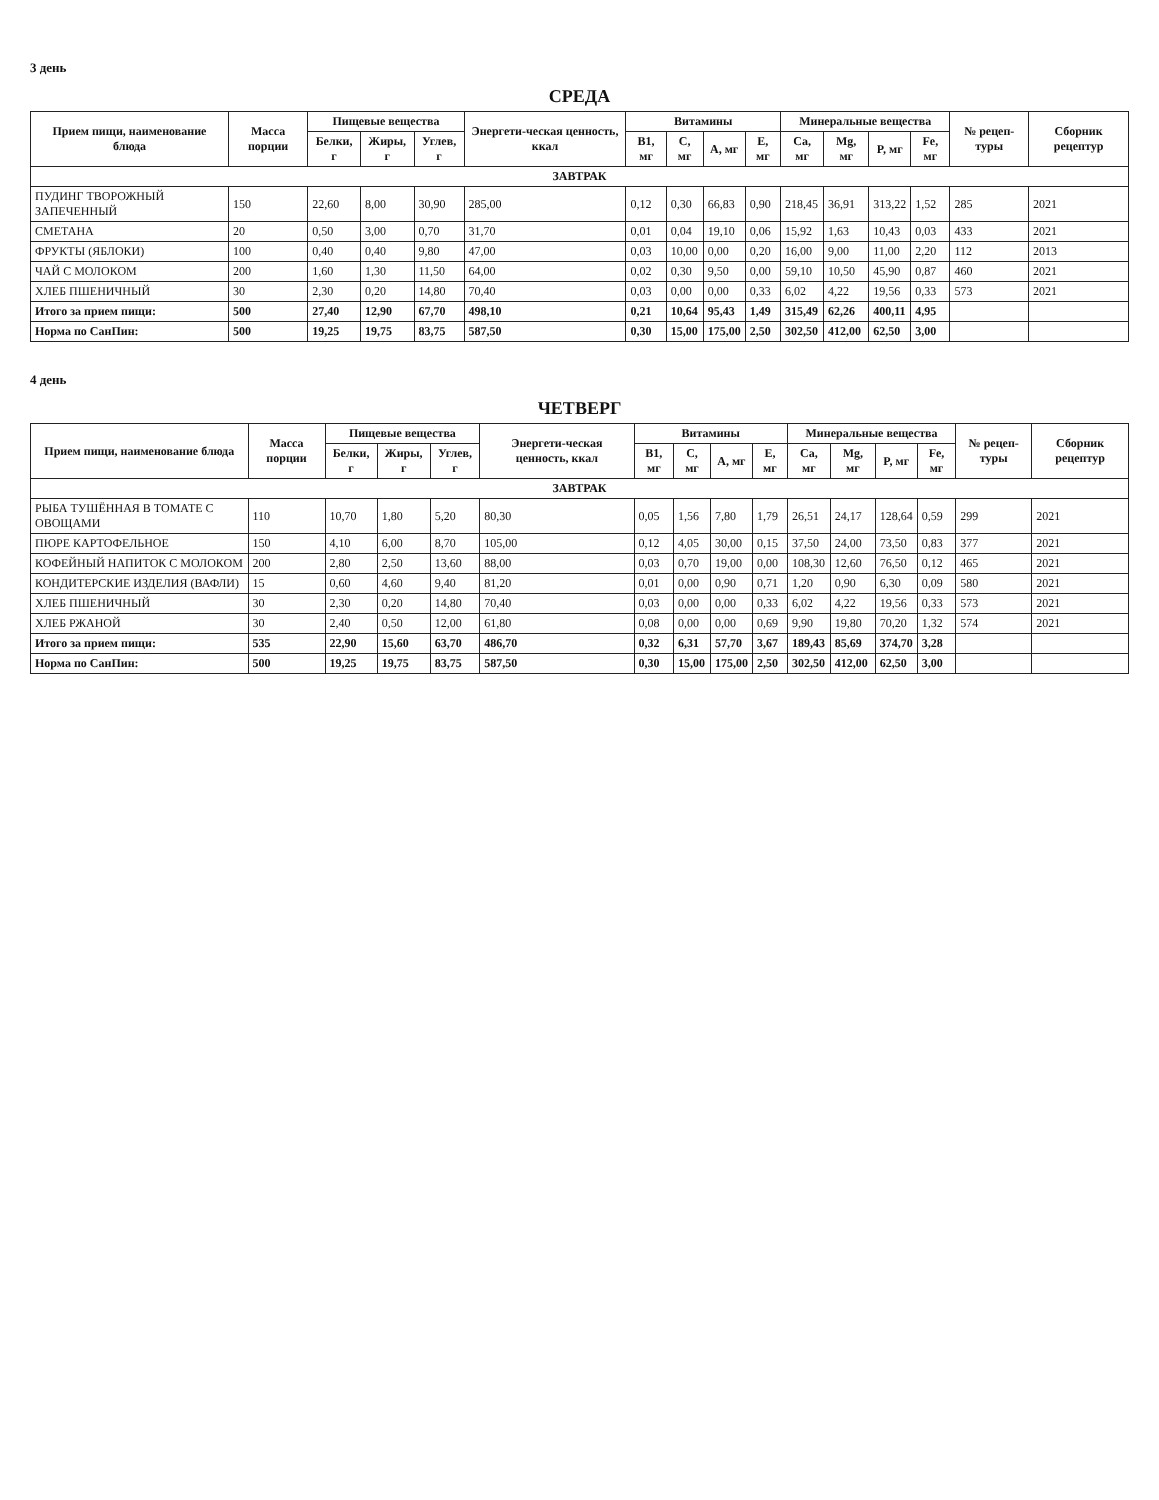3 день
СРЕДА
| Прием пищи, наименование блюда | Масса порции | Пищевые вещества | | | Энергети-ческая ценность, ккал | Витамины | | | | Минеральные вещества | | | | № рецеп-туры | Сборник рецептур |
| --- | --- | --- | --- | --- | --- | --- | --- | --- | --- | --- | --- | --- | --- | --- | --- |
| | | Белки, г | Жиры, г | Углев, г | | B1, мг | C, мг | A, мг | E, мг | Ca, мг | Mg, мг | P, мг | Fe, мг | | |
| ЗАВТРАК | | | | | | | | | | | | | | | |
| ПУДИНГ ТВОРОЖНЫЙ ЗАПЕЧЕННЫЙ | 150 | 22,60 | 8,00 | 30,90 | 285,00 | 0,12 | 0,30 | 66,83 | 0,90 | 218,45 | 36,91 | 313,22 | 1,52 | 285 | 2021 |
| СМЕТАНА | 20 | 0,50 | 3,00 | 0,70 | 31,70 | 0,01 | 0,04 | 19,10 | 0,06 | 15,92 | 1,63 | 10,43 | 0,03 | 433 | 2021 |
| ФРУКТЫ (ЯБЛОКИ) | 100 | 0,40 | 0,40 | 9,80 | 47,00 | 0,03 | 10,00 | 0,00 | 0,20 | 16,00 | 9,00 | 11,00 | 2,20 | 112 | 2013 |
| ЧАЙ С МОЛОКОМ | 200 | 1,60 | 1,30 | 11,50 | 64,00 | 0,02 | 0,30 | 9,50 | 0,00 | 59,10 | 10,50 | 45,90 | 0,87 | 460 | 2021 |
| ХЛЕБ ПШЕНИЧНЫЙ | 30 | 2,30 | 0,20 | 14,80 | 70,40 | 0,03 | 0,00 | 0,00 | 0,33 | 6,02 | 4,22 | 19,56 | 0,33 | 573 | 2021 |
| Итого за прием пищи: | 500 | 27,40 | 12,90 | 67,70 | 498,10 | 0,21 | 10,64 | 95,43 | 1,49 | 315,49 | 62,26 | 400,11 | 4,95 | | |
| Норма по СанПин: | 500 | 19,25 | 19,75 | 83,75 | 587,50 | 0,30 | 15,00 | 175,00 | 2,50 | 302,50 | 412,00 | 62,50 | 3,00 | | |
4 день
ЧЕТВЕРГ
| Прием пищи, наименование блюда | Масса порции | Пищевые вещества | | | Энергети-ческая ценность, ккал | Витамины | | | | Минеральные вещества | | | | № рецеп-туры | Сборник рецептур |
| --- | --- | --- | --- | --- | --- | --- | --- | --- | --- | --- | --- | --- | --- | --- | --- |
| | | Белки, г | Жиры, г | Углев, г | | B1, мг | C, мг | A, мг | E, мг | Ca, мг | Mg, мг | P, мг | Fe, мг | | |
| ЗАВТРАК | | | | | | | | | | | | | | | |
| РЫБА ТУШЁННАЯ В ТОМАТЕ С ОВОЩАМИ | 110 | 10,70 | 1,80 | 5,20 | 80,30 | 0,05 | 1,56 | 7,80 | 1,79 | 26,51 | 24,17 | 128,64 | 0,59 | 299 | 2021 |
| ПЮРЕ КАРТОФЕЛЬНОЕ | 150 | 4,10 | 6,00 | 8,70 | 105,00 | 0,12 | 4,05 | 30,00 | 0,15 | 37,50 | 24,00 | 73,50 | 0,83 | 377 | 2021 |
| КОФЕЙНЫЙ НАПИТОК С МОЛОКОМ | 200 | 2,80 | 2,50 | 13,60 | 88,00 | 0,03 | 0,70 | 19,00 | 0,00 | 108,30 | 12,60 | 76,50 | 0,12 | 465 | 2021 |
| КОНДИТЕРСКИЕ ИЗДЕЛИЯ (ВАФЛИ) | 15 | 0,60 | 4,60 | 9,40 | 81,20 | 0,01 | 0,00 | 0,90 | 0,71 | 1,20 | 0,90 | 6,30 | 0,09 | 580 | 2021 |
| ХЛЕБ ПШЕНИЧНЫЙ | 30 | 2,30 | 0,20 | 14,80 | 70,40 | 0,03 | 0,00 | 0,00 | 0,33 | 6,02 | 4,22 | 19,56 | 0,33 | 573 | 2021 |
| ХЛЕБ РЖАНОЙ | 30 | 2,40 | 0,50 | 12,00 | 61,80 | 0,08 | 0,00 | 0,00 | 0,69 | 9,90 | 19,80 | 70,20 | 1,32 | 574 | 2021 |
| Итого за прием пищи: | 535 | 22,90 | 15,60 | 63,70 | 486,70 | 0,32 | 6,31 | 57,70 | 3,67 | 189,43 | 85,69 | 374,70 | 3,28 | | |
| Норма по СанПин: | 500 | 19,25 | 19,75 | 83,75 | 587,50 | 0,30 | 15,00 | 175,00 | 2,50 | 302,50 | 412,00 | 62,50 | 3,00 | | |